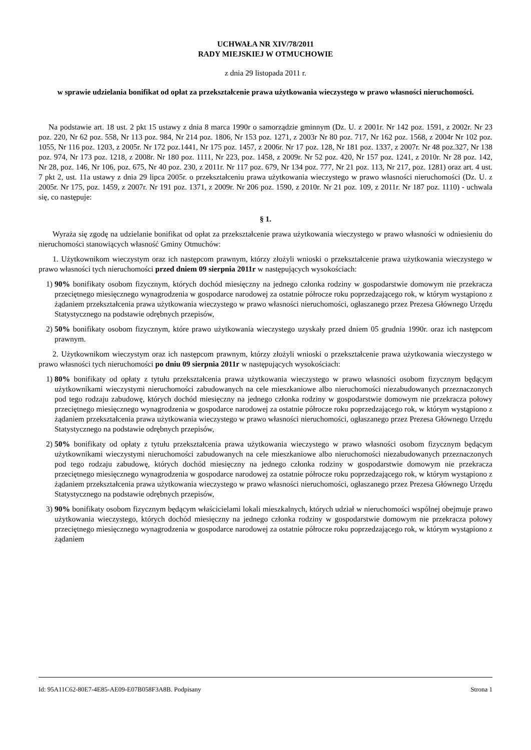UCHWAŁA NR XIV/78/2011
RADY MIEJSKIEJ W OTMUCHOWIE
z dnia 29 listopada 2011 r.
w sprawie udzielania bonifikat od opłat za przekształcenie prawa użytkowania wieczystego w prawo własności nieruchomości.
Na podstawie art. 18 ust. 2 pkt 15 ustawy z dnia 8 marca 1990r o samorządzie gminnym (Dz. U. z 2001r. Nr 142 poz. 1591, z 2002r. Nr 23 poz. 220, Nr 62 poz. 558, Nr 113 poz. 984, Nr 214 poz. 1806, Nr 153 poz. 1271, z 2003r Nr 80 poz. 717, Nr 162 poz. 1568, z 2004r Nr 102 poz. 1055, Nr 116 poz. 1203, z 2005r. Nr 172 poz.1441, Nr 175 poz. 1457, z 2006r. Nr 17 poz. 128, Nr 181 poz. 1337, z 2007r. Nr 48 poz.327, Nr 138 poz. 974, Nr 173 poz. 1218, z 2008r. Nr 180 poz. 1111, Nr 223, poz. 1458, z 2009r. Nr 52 poz. 420, Nr 157 poz. 1241, z 2010r. Nr 28 poz. 142, Nr 28, poz. 146, Nr 106, poz. 675, Nr 40 poz. 230, z 2011r. Nr 117 poz. 679, Nr 134 poz. 777, Nr 21 poz. 113, Nr 217, poz. 1281) oraz art. 4 ust. 7 pkt 2, ust. 11a ustawy z dnia 29 lipca 2005r. o przekształceniu prawa użytkowania wieczystego w prawo własności nieruchomości (Dz. U. z 2005r. Nr 175, poz. 1459, z 2007r. Nr 191 poz. 1371, z 2009r. Nr 206 poz. 1590, z 2010r. Nr 21 poz. 109, z 2011r. Nr 187 poz. 1110) - uchwala się, co następuje:
§ 1.
Wyraża się zgodę na udzielanie bonifikat od opłat za przekształcenie prawa użytkowania wieczystego w prawo własności w odniesieniu do nieruchomości stanowiących własność Gminy Otmuchów:
1. Użytkownikom wieczystym oraz ich następcom prawnym, którzy złożyli wnioski o przekształcenie prawa użytkowania wieczystego w prawo własności tych nieruchomości przed dniem 09 sierpnia 2011r w następujących wysokościach:
1) 90% bonifikaty osobom fizycznym, których dochód miesięczny na jednego członka rodziny w gospodarstwie domowym nie przekracza przeciętnego miesięcznego wynagrodzenia w gospodarce narodowej za ostatnie półrocze roku poprzedzającego rok, w którym wystąpiono z żądaniem przekształcenia prawa użytkowania wieczystego w prawo własności nieruchomości, ogłaszanego przez Prezesa Głównego Urzędu Statystycznego na podstawie odrębnych przepisów,
2) 50% bonifikaty osobom fizycznym, które prawo użytkowania wieczystego uzyskały przed dniem 05 grudnia 1990r. oraz ich następcom prawnym.
2. Użytkownikom wieczystym oraz ich następcom prawnym, którzy złożyli wnioski o przekształcenie prawa użytkowania wieczystego w prawo własności tych nieruchomości po dniu 09 sierpnia 2011r w następujących wysokościach:
1) 80% bonifikaty od opłaty z tytułu przekształcenia prawa użytkowania wieczystego w prawo własności osobom fizycznym będącym użytkownikami wieczystymi nieruchomości zabudowanych na cele mieszkaniowe albo nieruchomości niezabudowanych przeznaczonych pod tego rodzaju zabudowę, których dochód miesięczny na jednego członka rodziny w gospodarstwie domowym nie przekracza połowy przeciętnego miesięcznego wynagrodzenia w gospodarce narodowej za ostatnie półrocze roku poprzedzającego rok, w którym wystąpiono z żądaniem przekształcenia prawa użytkowania wieczystego w prawo własności nieruchomości, ogłaszanego przez Prezesa Głównego Urzędu Statystycznego na podstawie odrębnych przepisów,
2) 50% bonifikaty od opłaty z tytułu przekształcenia prawa użytkowania wieczystego w prawo własności osobom fizycznym będącym użytkownikami wieczystymi nieruchomości zabudowanych na cele mieszkaniowe albo nieruchomości niezabudowanych przeznaczonych pod tego rodzaju zabudowę, których dochód miesięczny na jednego członka rodziny w gospodarstwie domowym nie przekracza przeciętnego miesięcznego wynagrodzenia w gospodarce narodowej za ostatnie półrocze roku poprzedzającego rok, w którym wystąpiono z żądaniem przekształcenia prawa użytkowania wieczystego w prawo własności nieruchomości, ogłaszanego przez Prezesa Głównego Urzędu Statystycznego na podstawie odrębnych przepisów,
3) 90% bonifikaty osobom fizycznym będącym właścicielami lokali mieszkalnych, których udział w nieruchomości wspólnej obejmuje prawo użytkowania wieczystego, których dochód miesięczny na jednego członka rodziny w gospodarstwie domowym nie przekracza połowy przeciętnego miesięcznego wynagrodzenia w gospodarce narodowej za ostatnie półrocze roku poprzedzającego rok, w którym wystąpiono z żądaniem
Id: 95A11C62-80E7-4E85-AE09-E07B058F3A8B. Podpisany Strona 1